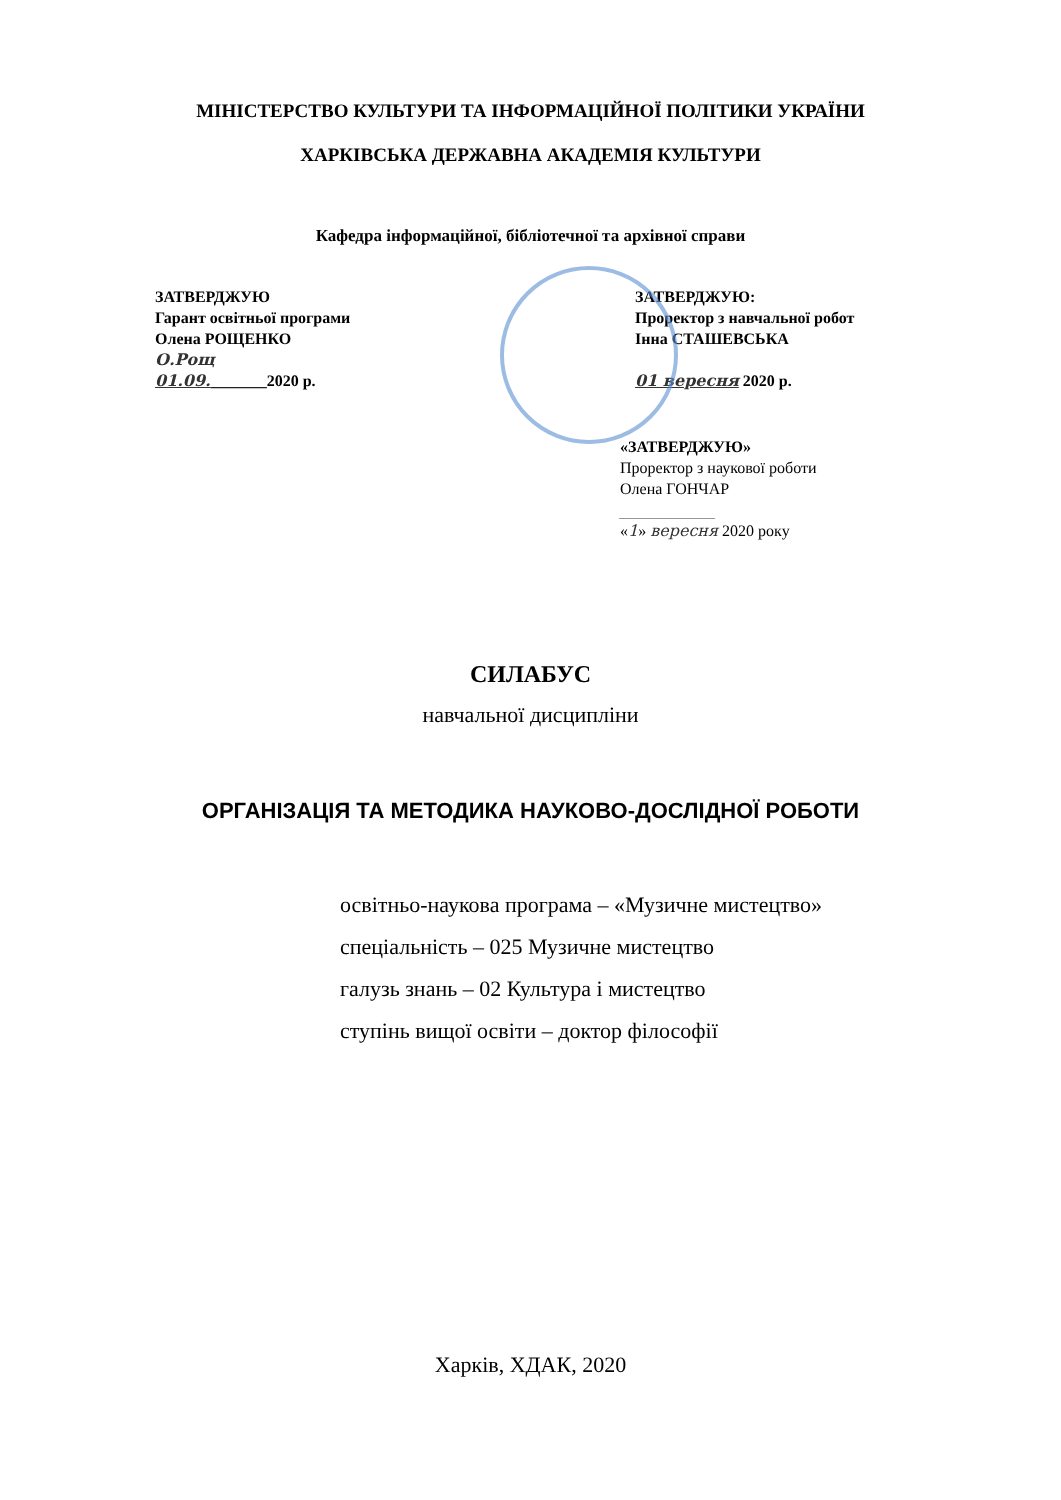МІНІСТЕРСТВО КУЛЬТУРИ ТА ІНФОРМАЦІЙНОЇ ПОЛІТИКИ УКРАЇНИ
ХАРКІВСЬКА ДЕРЖАВНА АКАДЕМІЯ КУЛЬТУРИ
Кафедра інформаційної, бібліотечної та архівної справи
ЗАТВЕРДЖУЮ
Гарант освітньої програми
Олена РОЩЕНКО
О.Рощ
01.09._______2020 р.
ЗАТВЕРДЖУЮ:
Проректор з навчальної робот
Інна СТАШЕВСЬКА
01 вересня 2020 р.
«ЗАТВЕРДЖУЮ»
Проректор з наукової роботи
Олена ГОНЧАР
____________
«1» вересня 2020 року
СИЛАБУС
навчальної дисципліни
ОРГАНІЗАЦІЯ ТА МЕТОДИКА НАУКОВО-ДОСЛІДНОЇ РОБОТИ
освітньо-наукова програма – «Музичне мистецтво»
спеціальність – 025 Музичне мистецтво
галузь знань – 02 Культура і мистецтво
ступінь вищої освіти – доктор філософії
Харків, ХДАК, 2020